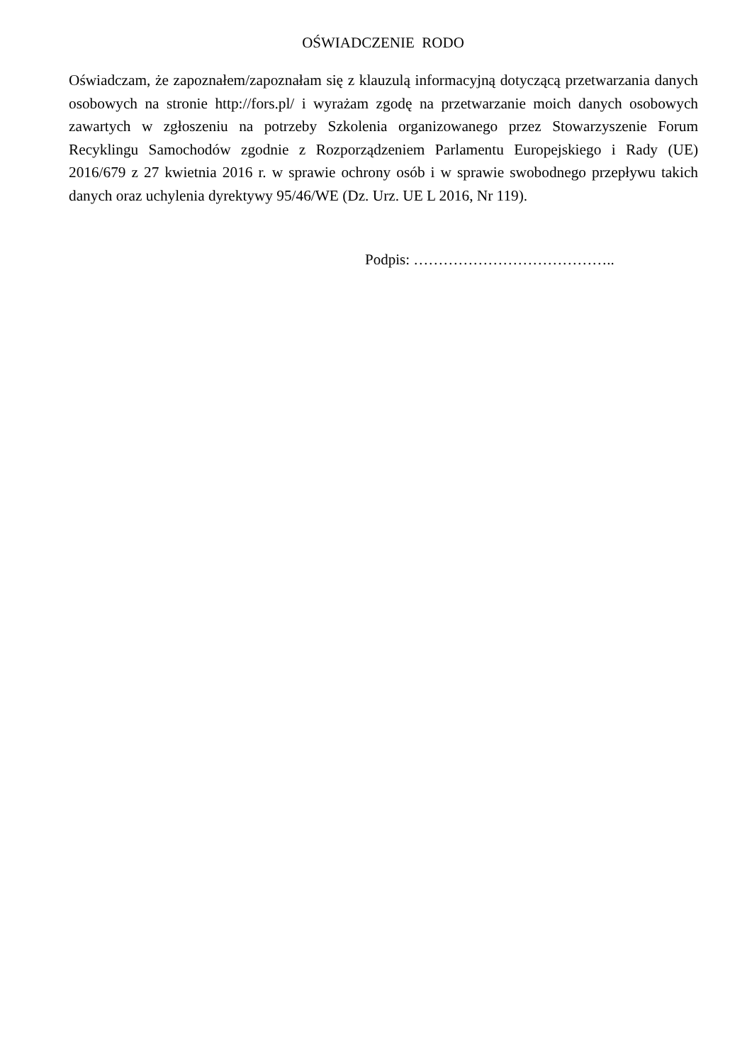OŚWIADCZENIE RODO
Oświadczam, że zapoznałem/zapoznałam się z klauzulą informacyjną dotyczącą przetwarzania danych osobowych na stronie http://fors.pl/ i wyrażam zgodę na przetwarzanie moich danych osobowych zawartych w zgłoszeniu na potrzeby Szkolenia organizowanego przez Stowarzyszenie Forum Recyklingu Samochodów zgodnie z Rozporządzeniem Parlamentu Europejskiego i Rady (UE) 2016/679 z 27 kwietnia 2016 r. w sprawie ochrony osób i w sprawie swobodnego przepływu takich danych oraz uchylenia dyrektywy 95/46/WE (Dz. Urz. UE L 2016, Nr 119).
Podpis: …………………………………..